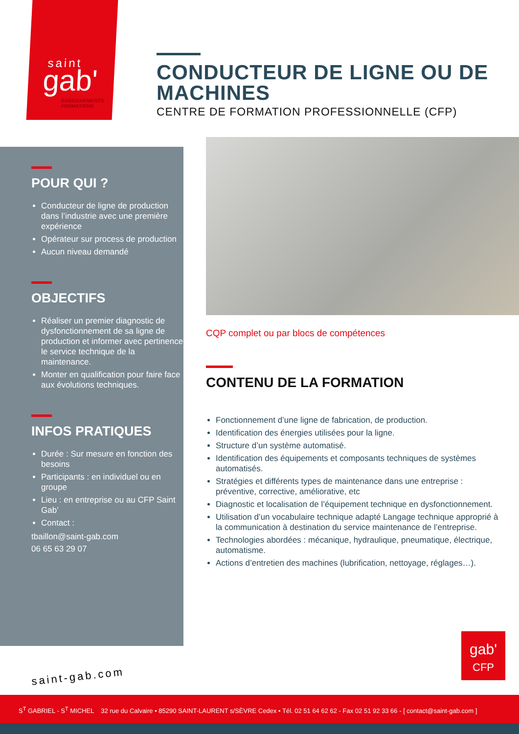saint
gab'
ENSEIGNEMENTS
FORMATIONS
CONDUCTEUR DE LIGNE OU DE MACHINES
CENTRE DE FORMATION PROFESSIONNELLE (CFP)
POUR QUI ?
Conducteur de ligne de production dans l’industrie avec une première expérience
Opérateur sur process de production
Aucun niveau demandé
OBJECTIFS
Réaliser un premier diagnostic de dysfonctionnement de sa ligne de production et informer avec pertinence le service technique de la maintenance.
Monter en qualification pour faire face aux évolutions techniques.
INFOS PRATIQUES
Durée : Sur mesure en fonction des besoins
Participants : en individuel ou en groupe
Lieu : en entreprise ou au CFP Saint Gab’
Contact :
tbaillon@saint-gab.com
06 65 63 29 07
CQP complet ou par blocs de compétences
CONTENU DE LA FORMATION
Fonctionnement d’une ligne de fabrication, de production.
Identification des énergies utilisées pour la ligne.
Structure d’un système automatisé.
Identification des équipements et composants techniques de systèmes automatisés.
Stratégies et différents types de maintenance dans une entreprise : préventive, corrective, améliorative, etc
Diagnostic et localisation de l’équipement technique en dysfonctionnement.
Utilisation d’un vocabulaire technique adapté Langage technique approprié à la communication à destination du service maintenance de l’entreprise.
Technologies abordées : mécanique, hydraulique, pneumatique, électrique, automatisme.
Actions d’entretien des machines (lubrification, nettoyage, réglages…).
saint-gab.com
gab'
CFP
S<sup>T</sup> GABRIEL - S<sup>T</sup> MICHEL 32 rue du Calvaire • 85290 SAINT-LAURENT s/SÈVRE Cedex • Tél. 02 51 64 62 62 - Fax 02 51 92 33 66 - [ contact@saint-gab.com ]